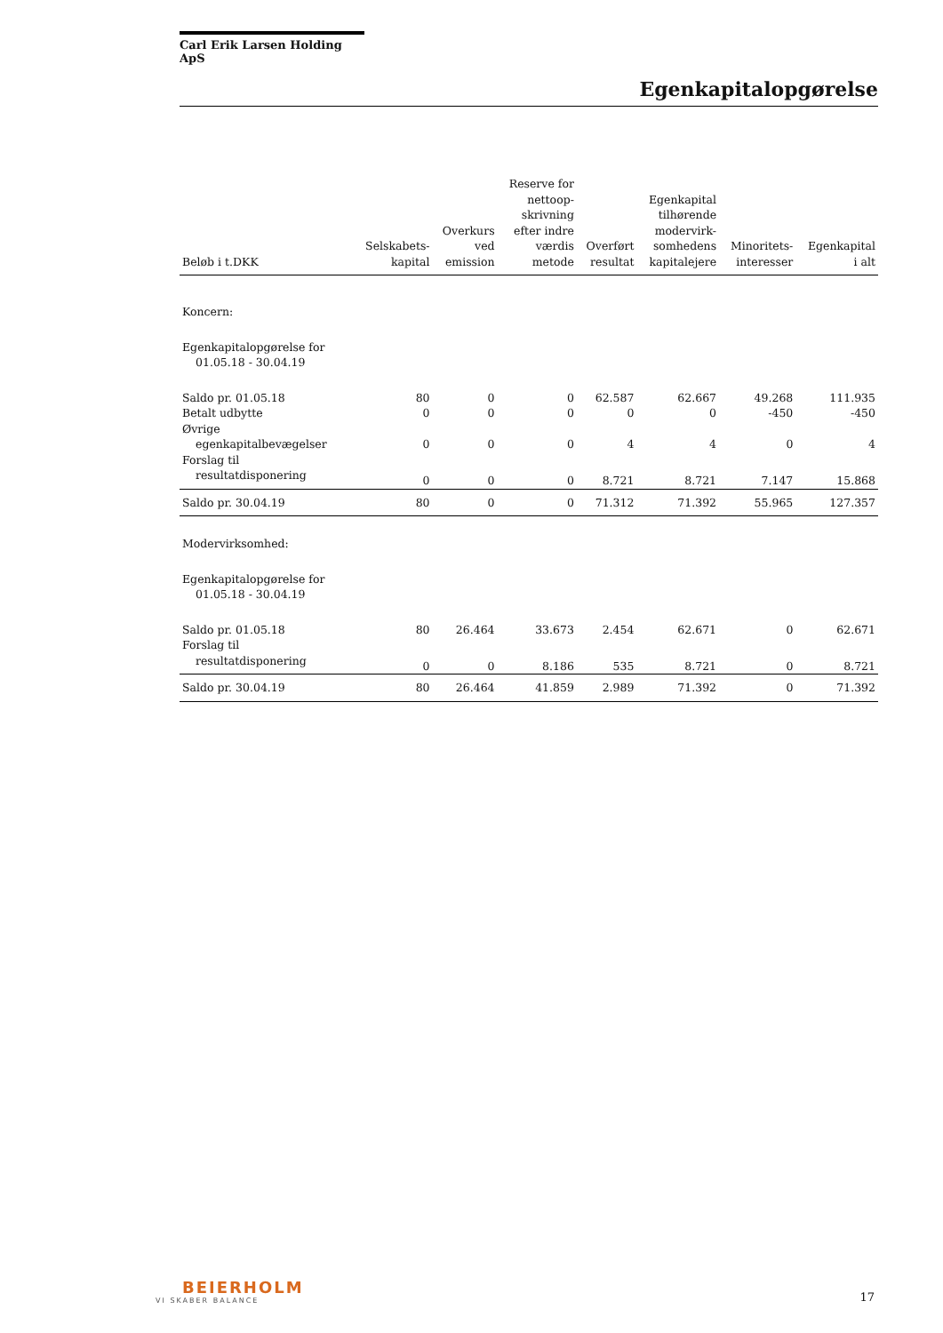Carl Erik Larsen Holding ApS
Egenkapitalopgørelse
| Beløb i t.DKK | Selskabets- kapital | Overkurs ved emission | Reserve for nettoop- skrivning efter indre værdis metode | Overført resultat | Egenkapital tilhørende modervirk- somhedens kapitalejere | Minoritets- interesser | Egenkapital i alt |
| --- | --- | --- | --- | --- | --- | --- | --- |
| Koncern: | | | | | | | |
| Egenkapitalopgørelse for 01.05.18 - 30.04.19 | | | | | | | |
| Saldo pr. 01.05.18 | 80 | 0 | 0 | 62.587 | 62.667 | 49.268 | 111.935 |
| Betalt udbytte | 0 | 0 | 0 | 0 | 0 | -450 | -450 |
| Øvrige egenkapitalbevægelser | 0 | 0 | 0 | 4 | 4 | 0 | 4 |
| Forslag til resultatdisponering | 0 | 0 | 0 | 8.721 | 8.721 | 7.147 | 15.868 |
| Saldo pr. 30.04.19 | 80 | 0 | 0 | 71.312 | 71.392 | 55.965 | 127.357 |
| Modervirksomhed: | | | | | | | |
| Egenkapitalopgørelse for 01.05.18 - 30.04.19 | | | | | | | |
| Saldo pr. 01.05.18 | 80 | 26.464 | 33.673 | 2.454 | 62.671 | 0 | 62.671 |
| Forslag til resultatdisponering | 0 | 0 | 8.186 | 535 | 8.721 | 0 | 8.721 |
| Saldo pr. 30.04.19 | 80 | 26.464 | 41.859 | 2.989 | 71.392 | 0 | 71.392 |
BEIERHOLM
VI SKABER BALANCE
17